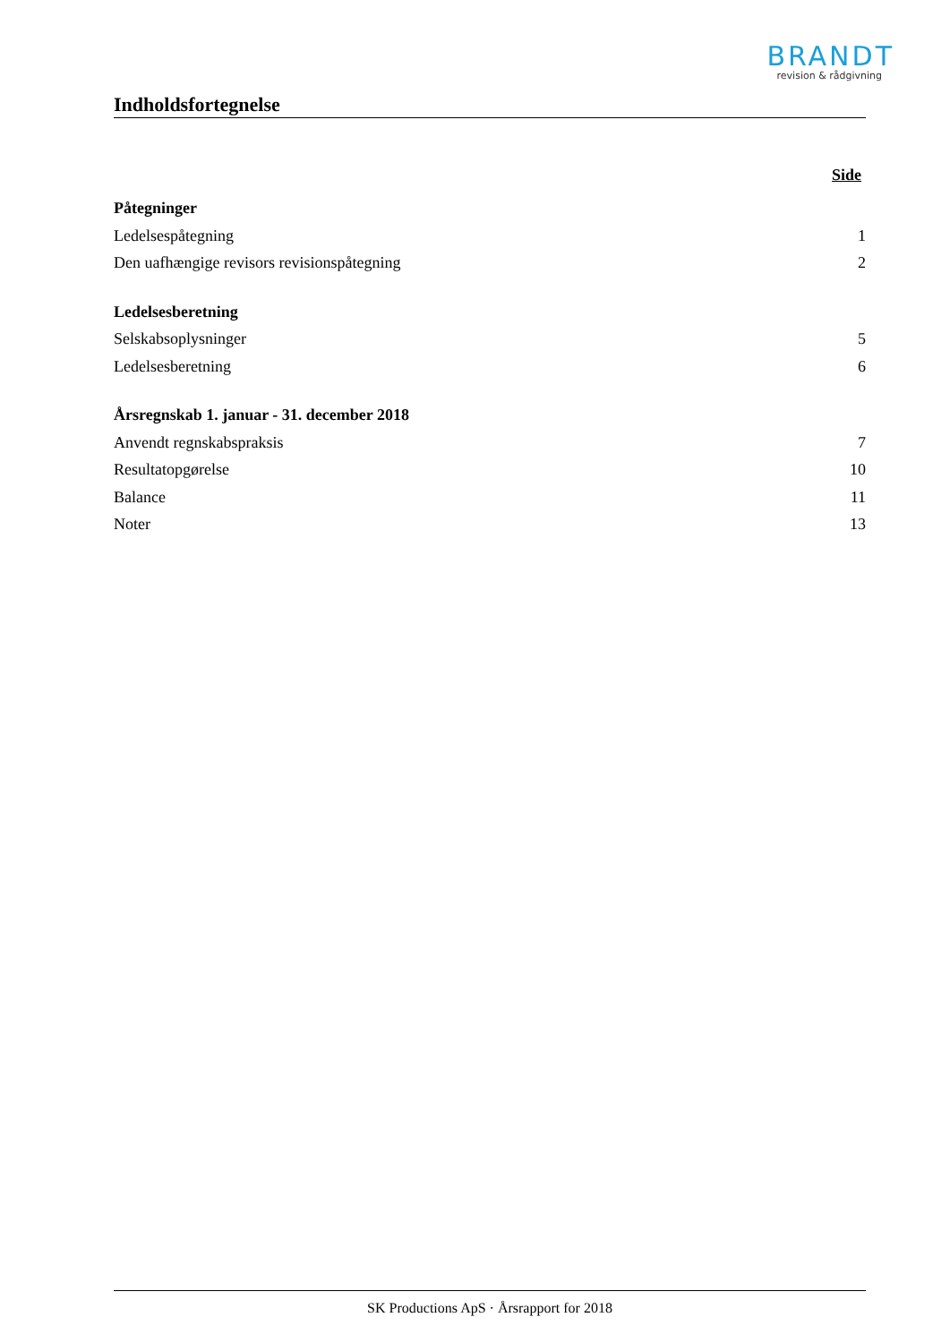BRANDT
revision & rådgivning
Indholdsfortegnelse
Side
Påtegninger
Ledelsespåtegning 1
Den uafhængige revisors revisionspåtegning 2
Ledelsesberetning
Selskabsoplysninger 5
Ledelsesberetning 6
Årsregnskab 1. januar - 31. december 2018
Anvendt regnskabspraksis 7
Resultatopgørelse 10
Balance 11
Noter 13
SK Productions ApS · Årsrapport for 2018